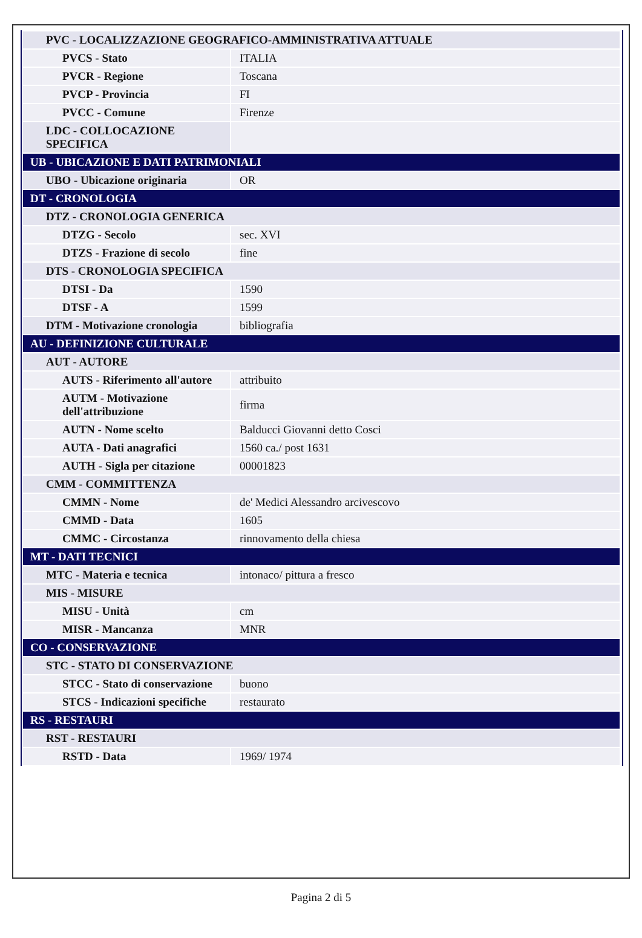| PVC - LOCALIZZAZIONE GEOGRAFICO-AMMINISTRATIVA ATTUALE | |
| PVCS - Stato | ITALIA |
| PVCR - Regione | Toscana |
| PVCP - Provincia | FI |
| PVCC - Comune | Firenze |
| LDC - COLLOCAZIONE SPECIFICA | |
| UB - UBICAZIONE E DATI PATRIMONIALI | |
| UBO - Ubicazione originaria | OR |
| DT - CRONOLOGIA | |
| DTZ - CRONOLOGIA GENERICA | |
| DTZG - Secolo | sec. XVI |
| DTZS - Frazione di secolo | fine |
| DTS - CRONOLOGIA SPECIFICA | |
| DTSI - Da | 1590 |
| DTSF - A | 1599 |
| DTM - Motivazione cronologia | bibliografia |
| AU - DEFINIZIONE CULTURALE | |
| AUT - AUTORE | |
| AUTS - Riferimento all'autore | attribuito |
| AUTM - Motivazione dell'attribuzione | firma |
| AUTN - Nome scelto | Balducci Giovanni detto Cosci |
| AUTA - Dati anagrafici | 1560 ca./ post 1631 |
| AUTH - Sigla per citazione | 00001823 |
| CMM - COMMITTENZA | |
| CMMN - Nome | de' Medici Alessandro arcivescovo |
| CMMD - Data | 1605 |
| CMMC - Circostanza | rinnovamento della chiesa |
| MT - DATI TECNICI | |
| MTC - Materia e tecnica | intonaco/ pittura a fresco |
| MIS - MISURE | |
| MISU - Unità | cm |
| MISR - Mancanza | MNR |
| CO - CONSERVAZIONE | |
| STC - STATO DI CONSERVAZIONE | |
| STCC - Stato di conservazione | buono |
| STCS - Indicazioni specifiche | restaurato |
| RS - RESTAURI | |
| RST - RESTAURI | |
| RSTD - Data | 1969/ 1974 |
Pagina 2 di 5